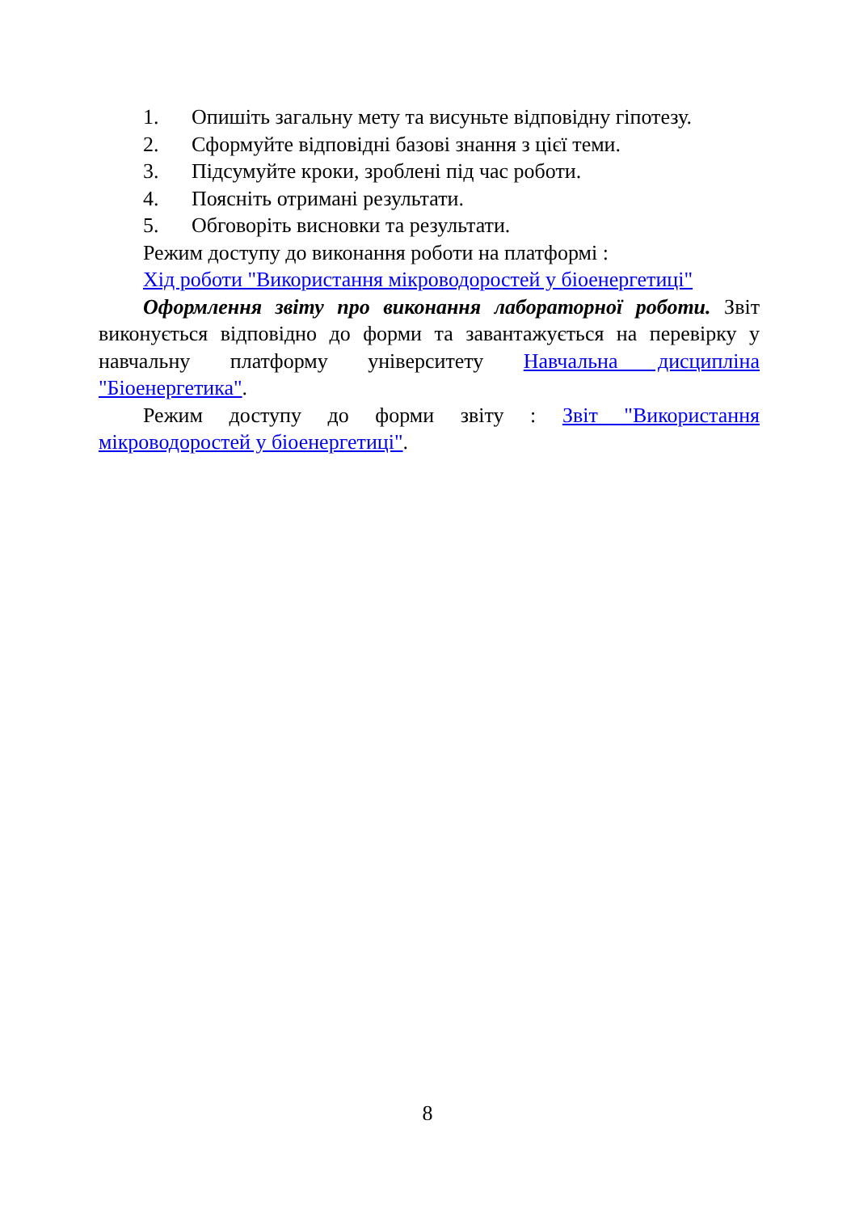1. Опишіть загальну мету та висуньте відповідну гіпотезу.
2. Сформуйте відповідні базові знання з цієї теми.
3. Підсумуйте кроки, зроблені під час роботи.
4. Поясніть отримані результати.
5. Обговоріть висновки та результати.
Режим доступу до виконання роботи на платформі :
Хід роботи "Використання мікроводоростей у біоенергетиці"
Оформлення звіту про виконання лабораторної роботи. Звіт виконується відповідно до форми та завантажується на перевірку у навчальну платформу університету Навчальна дисципліна "Біоенергетика".
Режим доступу до форми звіту : Звіт "Використання мікроводоростей у біоенергетиці".
8